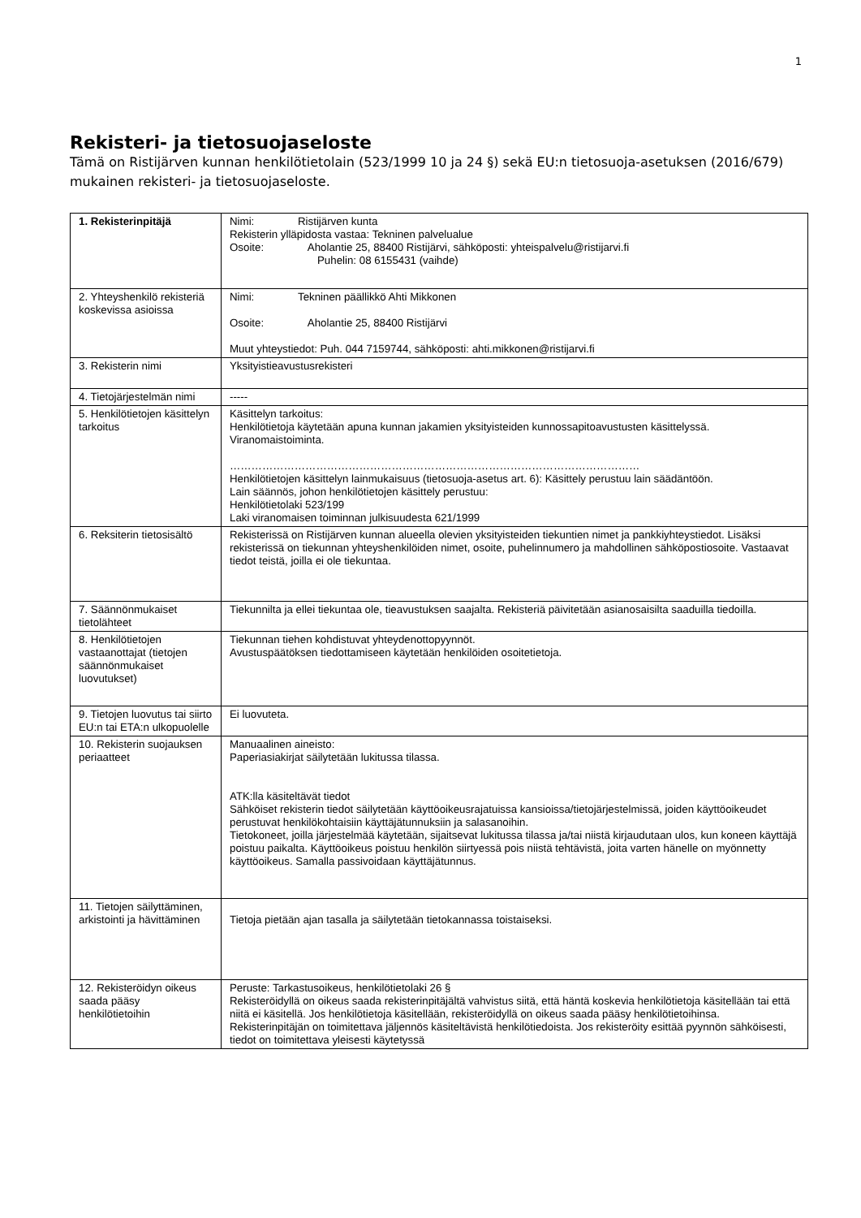1
Rekisteri- ja tietosuojaseloste
Tämä on Ristijärven kunnan henkilötietolain (523/1999 10 ja 24 §) sekä EU:n tietosuoja-asetuksen (2016/679) mukainen rekisteri- ja tietosuojaseloste.
| 1. Rekisterinpitäjä | Nimi: Ristijärven kunta Rekisterin ylläpidosta vastaa: Tekninen palvelualue Osoite: Aholantie 25, 88400 Ristijärvi, sähköposti: yhteispalvelu@ristijarvi.fi Puhelin: 08 6155431 (vaihde) |
| 2. Yhteyshenkilö rekisteriä koskevissa asioissa | Nimi: Tekninen päällikkö Ahti Mikkonen Osoite: Aholantie 25, 88400 Ristijärvi Muut yhteystiedot: Puh. 044 7159744, sähköposti: ahti.mikkonen@ristijarvi.fi |
| 3. Rekisterin nimi | Yksityistieavustusrekisteri |
| 4. Tietojärjestelmän nimi | ----- |
| 5. Henkilötietojen käsittelyn tarkoitus | Käsittelyn tarkoitus: Henkilötietoja käytetään apuna kunnan jakamien yksityisteiden kunnossapitoavustusten käsittelyssä. Viranomaistoiminta. …………………………………………………………………………………………………… Henkilötietojen käsittelyn lainmukaisuus (tietosuoja-asetus art. 6): Käsittely perustuu lain säädäntöön. Lain säännös, johon henkilötietojen käsittely perustuu: Henkilötietolaki 523/199 Laki viranomaisen toiminnan julkisuudesta 621/1999 |
| 6. Reksiterin tietosisältö | Rekisterissä on Ristijärven kunnan alueella olevien yksityisteiden tiekuntien nimet ja pankkiyhteystiedot. Lisäksi rekisterissä on tiekunnan yhteyshenkilöiden nimet, osoite, puhelinnumero ja mahdollinen sähköpostiosoite. Vastaavat tiedot teistä, joilla ei ole tiekuntaa. |
| 7. Säännönmukaiset tietolähteet | Tiekunnilta ja ellei tiekuntaa ole, tieavustuksen saajalta. Rekisteriä päivitetään asianosaisilta saaduilla tiedoilla. |
| 8. Henkilötietojen vastaanottajat (tietojen säännönmukaiset luovutukset) | Tiekunnan tiehen kohdistuvat yhteydenottopyynnöt. Avustuspäätöksen tiedottamiseen käytetään henkilöiden osoitetietoja. |
| 9. Tietojen luovutus tai siirto EU:n tai ETA:n ulkopuolelle | Ei luovuteta. |
| 10. Rekisterin suojauksen periaatteet | Manuaalinen aineisto: Paperiasiakirjat säilytetään lukitussa tilassa. ATK:lla käsiteltävät tiedot Sähköiset rekisterin tiedot säilytetään käyttöoikeusrajatuissa kansioissa/tietojärjestelmissä, joiden käyttöoikeudet perustuvat henkilökohtaisiin käyttäjätunnuksiin ja salasanoihin. Tietokoneet, joilla järjestelmää käytetään, sijaitsevat lukitussa tilassa ja/tai niistä kirjaudutaan ulos, kun koneen käyttäjä poistuu paikalta. Käyttöoikeus poistuu henkilön siirtyessä pois niistä tehtävistä, joita varten hänelle on myönnetty käyttöoikeus. Samalla passivoidaan käyttäjätunnus. |
| 11. Tietojen säilyttäminen, arkistointi ja hävittäminen | Tietoja pietään ajan tasalla ja säilytetään tietokannassa toistaiseksi. |
| 12. Rekisteröidyn oikeus saada pääsy henkilötietoihin | Peruste: Tarkastusoikeus, henkilötietolaki 26 § Rekisteröidyllä on oikeus saada rekisterinpitäjältä vahvistus siitä, että häntä koskevia henkilötietoja käsitellään tai että niitä ei käsitellä. Jos henkilötietoja käsitellään, rekisteröidyllä on oikeus saada pääsy henkilötietoihinsa. Rekisterinpitäjän on toimitettava jäljennös käsiteltävistä henkilötiedoista. Jos rekisteröity esittää pyynnön sähköisesti, tiedot on toimitettava yleisesti käytetyssä |